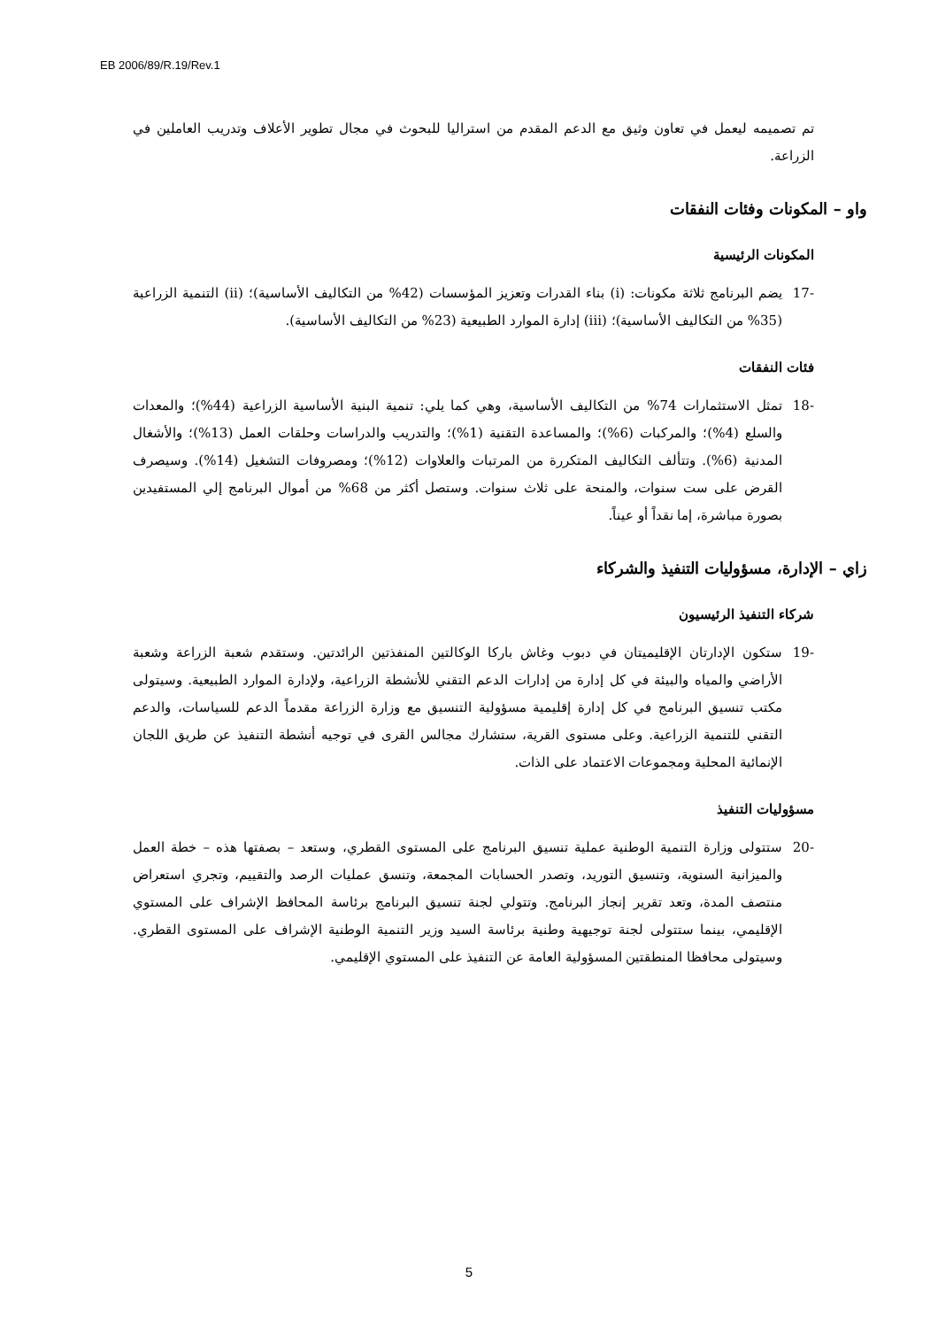EB 2006/89/R.19/Rev.1
تم تصميمه ليعمل في تعاون وثيق مع الدعم المقدم من استراليا للبحوث في مجال تطوير الأعلاف وتدريب العاملين في الزراعة.
واو – المكونات وفئات النفقات
المكونات الرئيسية
-17 يضم البرنامج ثلاثة مكونات: (i) بناء القدرات وتعزيز المؤسسات (42% من التكاليف الأساسية)؛ (ii) التنمية الزراعية (35% من التكاليف الأساسية)؛ (iii) إدارة الموارد الطبيعية (23% من التكاليف الأساسية).
فئات النفقات
-18 تمثل الاستثمارات 74% من التكاليف الأساسية، وهي كما يلي: تنمية البنية الأساسية الزراعية (44%)؛ والمعدات والسلع (4%)؛ والمركبات (6%)؛ والمساعدة التقنية (1%)؛ والتدريب والدراسات وحلقات العمل (13%)؛ والأشغال المدنية (6%). وتتألف التكاليف المتكررة من المرتبات والعلاوات (12%)؛ ومصروفات التشغيل (14%). وسيصرف القرض على ست سنوات، والمنحة على ثلاث سنوات. وستصل أكثر من 68% من أموال البرنامج إلي المستفيدين بصورة مباشرة، إما نقداً أو عيناً.
زاي – الإدارة، مسؤوليات التنفيذ والشركاء
شركاء التنفيذ الرئيسيون
-19 ستكون الإدارتان الإقليميتان في دبوب وغاش باركا الوكالتين المنفذتين الرائدتين. وستقدم شعبة الزراعة وشعبة الأراضي والمياه والبيئة في كل إدارة من إدارات الدعم التقني للأنشطة الزراعية، ولإدارة الموارد الطبيعية. وسيتولى مكتب تنسيق البرنامج في كل إدارة إقليمية مسؤولية التنسيق مع وزارة الزراعة مقدماً الدعم للسياسات، والدعم التقني للتنمية الزراعية. وعلى مستوى القرية، ستشارك مجالس القرى في توجيه أنشطة التنفيذ عن طريق اللجان الإنمائية المحلية ومجموعات الاعتماد على الذات.
مسؤوليات التنفيذ
-20 ستتولى وزارة التنمية الوطنية عملية تنسيق البرنامج على المستوى القطري، وستعد – بصفتها هذه – خطة العمل والميزانية السنوية، وتنسيق التوريد، وتصدر الحسابات المجمعة، وتنسق عمليات الرصد والتقييم، وتجري استعراض منتصف المدة، وتعد تقرير إنجاز البرنامج. وتتولي لجنة تنسيق البرنامج برئاسة المحافظ الإشراف على المستوي الإقليمي، بينما ستتولى لجنة توجيهية وطنية برئاسة السيد وزير التنمية الوطنية الإشراف على المستوى القطري. وسيتولى محافظا المنطقتين المسؤولية العامة عن التنفيذ على المستوي الإقليمي.
5